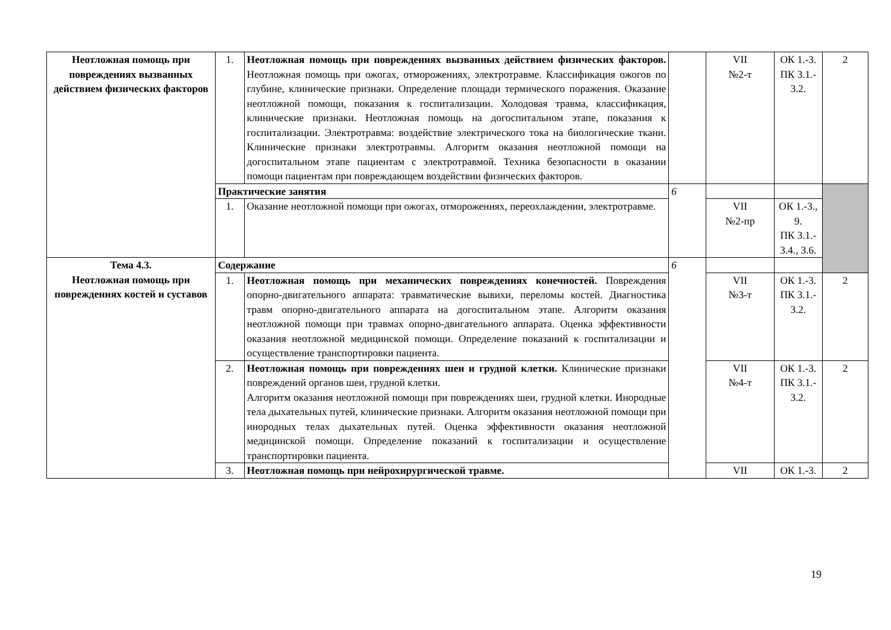| Неотложная помощь при повреждениях вызванных действием физических факторов | 1. | Неотложная помощь при повреждениях вызванных действием физических факторов. Неотложная помощь при ожогах, отморожениях, электротравме. Классификация ожогов по глубине, клинические признаки. Определение площади термического поражения. Оказание неотложной помощи, показания к госпитализации. Холодовая травма, классификация, клинические признаки. Неотложная помощь на догоспитальном этапе, показания к госпитализации. Электротравма: воздействие электрического тока на биологические ткани. Клинические признаки электротравмы. Алгоритм оказания неотложной помощи на догоспитальном этапе пациентам с электротравмой. Техника безопасности в оказании помощи пациентам при повреждающем воздействии физических факторов. | | VII №2-т | ОК 1.-3. ПК 3.1.- 3.2. | 2 |
| | Практические занятия | | 6 | | | |
| | 1. | Оказание неотложной помощи при ожогах, отморожениях, переохлаждении, электротравме. | | VII №2-пр | ОК 1.-3., 9. ПК 3.1.- 3.4., 3.6. | |
| Тема 4.3. Неотложная помощь при повреждениях костей и суставов | Содержание | | 6 | | | |
| | 1. | Неотложная помощь при механических повреждениях конечностей. Повреждения опорно-двигательного аппарата: травматические вывихи, переломы костей. Диагностика травм опорно-двигательного аппарата на догоспитальном этапе. Алгоритм оказания неотложной помощи при травмах опорно-двигательного аппарата. Оценка эффективности оказания неотложной медицинской помощи. Определение показаний к госпитализации и осуществление транспортировки пациента. | | VII №3-т | ОК 1.-3. ПК 3.1.- 3.2. | 2 |
| | 2. | Неотложная помощь при повреждениях шеи и грудной клетки. Клинические признаки повреждений органов шеи, грудной клетки. Алгоритм оказания неотложной помощи при повреждениях шеи, грудной клетки. Инородные тела дыхательных путей, клинические признаки. Алгоритм оказания неотложной помощи при инородных телах дыхательных путей. Оценка эффективности оказания неотложной медицинской помощи. Определение показаний к госпитализации и осуществление транспортировки пациента. | | VII №4-т | ОК 1.-3. ПК 3.1.- 3.2. | 2 |
| | 3. | Неотложная помощь при нейрохирургической травме. | | VII | ОК 1.-3. | 2 |
19